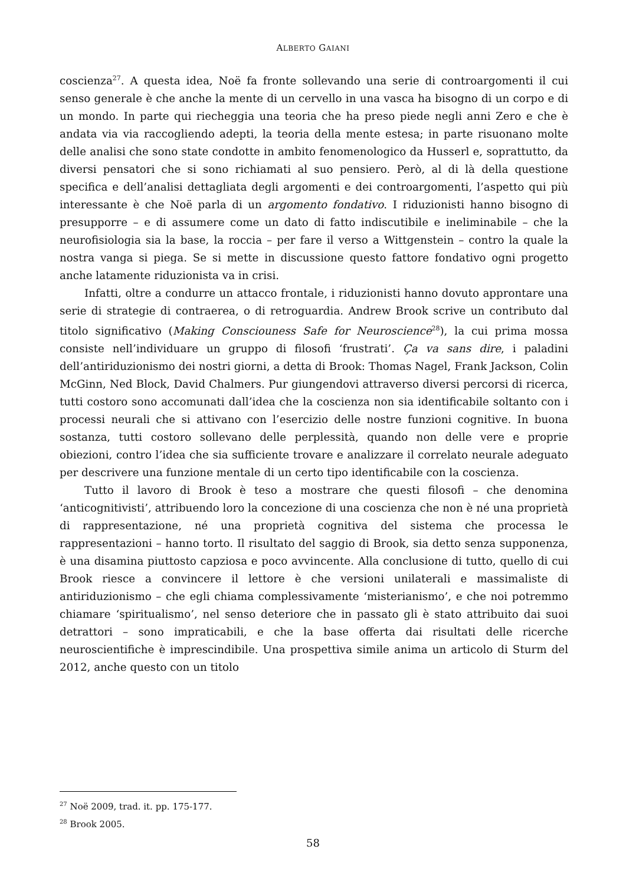ALBERTO GAIANI
coscienza<sup>27</sup>. A questa idea, Noë fa fronte sollevando una serie di controargomenti il cui senso generale è che anche la mente di un cervello in una vasca ha bisogno di un corpo e di un mondo. In parte qui riecheggia una teoria che ha preso piede negli anni Zero e che è andata via via raccogliendo adepti, la teoria della mente estesa; in parte risuonano molte delle analisi che sono state condotte in ambito fenomenologico da Husserl e, soprattutto, da diversi pensatori che si sono richiamati al suo pensiero. Però, al di là della questione specifica e dell’analisi dettagliata degli argomenti e dei controargomenti, l’aspetto qui più interessante è che Noë parla di un argomento fondativo. I riduzionisti hanno bisogno di presupporre – e di assumere come un dato di fatto indiscutibile e ineliminabile – che la neurofisiologia sia la base, la roccia – per fare il verso a Wittgenstein – contro la quale la nostra vanga si piega. Se si mette in discussione questo fattore fondativo ogni progetto anche latamente riduzionista va in crisi.
Infatti, oltre a condurre un attacco frontale, i riduzionisti hanno dovuto approntare una serie di strategie di contraerea, o di retroguardia. Andrew Brook scrive un contributo dal titolo significativo (Making Consciouness Safe for Neuroscience<sup>28</sup>), la cui prima mossa consiste nell’individuare un gruppo di filosofi ‘frustrati’. Ça va sans dire, i paladini dell’antiriduzionismo dei nostri giorni, a detta di Brook: Thomas Nagel, Frank Jackson, Colin McGinn, Ned Block, David Chalmers. Pur giungendovi attraverso diversi percorsi di ricerca, tutti costoro sono accomunati dall’idea che la coscienza non sia identificabile soltanto con i processi neurali che si attivano con l’esercizio delle nostre funzioni cognitive. In buona sostanza, tutti costoro sollevano delle perplessità, quando non delle vere e proprie obiezioni, contro l’idea che sia sufficiente trovare e analizzare il correlato neurale adeguato per descrivere una funzione mentale di un certo tipo identificabile con la coscienza.
Tutto il lavoro di Brook è teso a mostrare che questi filosofi – che denomina ‘anticognitivisti’, attribuendo loro la concezione di una coscienza che non è né una proprietà di rappresentazione, né una proprietà cognitiva del sistema che processa le rappresentazioni – hanno torto. Il risultato del saggio di Brook, sia detto senza supponenza, è una disamina piuttosto capziosa e poco avvincente. Alla conclusione di tutto, quello di cui Brook riesce a convincere il lettore è che versioni unilaterali e massimaliste di antiriduzionismo – che egli chiama complessivamente ‘misterianismo’, e che noi potremmo chiamare ‘spiritualismo’, nel senso deteriore che in passato gli è stato attribuito dai suoi detrattori – sono impraticabili, e che la base offerta dai risultati delle ricerche neuroscientifiche è imprescindibile. Una prospettiva simile anima un articolo di Sturm del 2012, anche questo con un titolo
<sup>27</sup> Noë 2009, trad. it. pp. 175-177.
<sup>28</sup> Brook 2005.
58